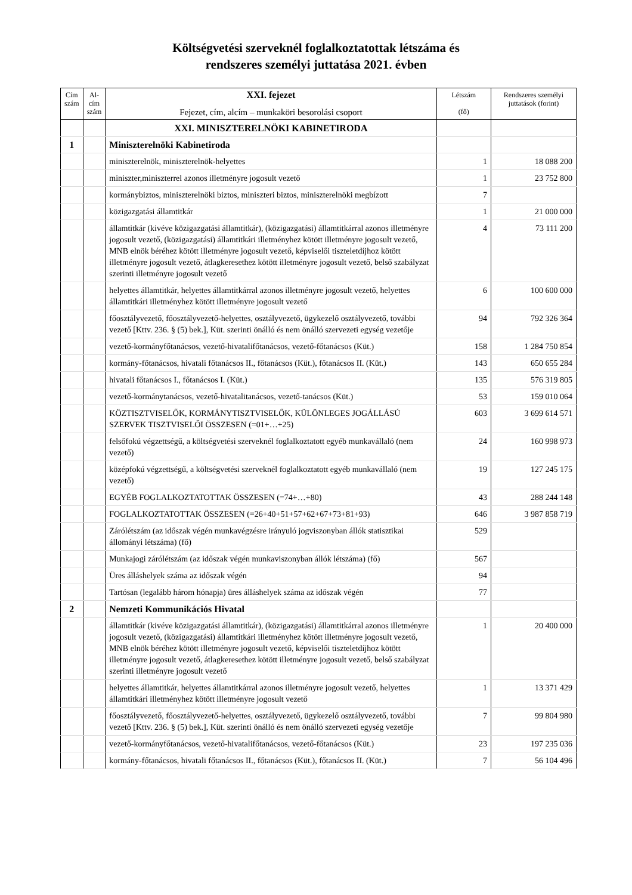Költségvetési szerveknél foglalkoztatottak létszáma és
rendszeres személyi juttatása 2021. évben
| Cím szám | Al-cím szám | XXI. fejezet Fejezet, cím, alcím – munkaköri besorolási csoport | Létszám (fő) | Rendszeres személyi juttatások (forint) |
| --- | --- | --- | --- | --- |
| | | XXI. MINISZTERELNÖKI KABINETIRODA | | |
| 1 | | Miniszterelnöki Kabinetiroda | | |
| | | miniszterelnök, miniszterelnök-helyettes | 1 | 18 088 200 |
| | | miniszter,miniszterrel azonos illetményre jogosult vezető | 1 | 23 752 800 |
| | | kormánybiztos, miniszterelnöki biztos, miniszteri biztos, miniszterelnöki megbízott | 7 | |
| | | közigazgatási államtitkár | 1 | 21 000 000 |
| | | államtitkár (kivéve közigazgatási államtitkár), (közigazgatási) államtitkárral azonos illetményre jogosult vezető, (közigazgatási) államtitkári illetményhez kötött illetményre jogosult vezető, MNB elnök béréhez kötött illetményre jogosult vezető, képviselői tiszteletdíjhoz kötött illetményre jogosult vezető, átlagkeresethez kötött illetményre jogosult vezető, belső szabályzat szerinti illetményre jogosult vezető | 4 | 73 111 200 |
| | | helyettes államtitkár, helyettes államtitkárral azonos illetményre jogosult vezető, helyettes államtitkári illetményhez kötött illetményre jogosult vezető | 6 | 100 600 000 |
| | | főosztályvezető, főosztályvezető-helyettes, osztályvezető, ügykezelő osztályvezető, további vezető [Kttv. 236. § (5) bek.], Küt. szerinti önálló és nem önálló szervezeti egység vezetője | 94 | 792 326 364 |
| | | vezető-kormányfőtanácsos, vezető-hivatalifőtanácsos, vezető-főtanácsos (Küt.) | 158 | 1 284 750 854 |
| | | kormány-főtanácsos, hivatali főtanácsos II., főtanácsos (Küt.), főtanácsos II. (Küt.) | 143 | 650 655 284 |
| | | hivatali főtanácsos I., főtanácsos I. (Küt.) | 135 | 576 319 805 |
| | | vezető-kormánytanácsos, vezető-hivatalitanácsos, vezető-tanácsos (Küt.) | 53 | 159 010 064 |
| | | KÖZTISZTVISELŐK, KORMÁNYTISZTVISELŐK, KÜLÖNLEGES JOGÁLLÁSÚ SZERVEK TISZTVISELŐI ÖSSZESEN (=01+…+25) | 603 | 3 699 614 571 |
| | | felsőfokú végzettségű, a költségvetési szerveknél foglalkoztatott egyéb munkavállaló (nem vezető) | 24 | 160 998 973 |
| | | középfokú végzettségű, a költségvetési szerveknél foglalkoztatott egyéb munkavállaló (nem vezető) | 19 | 127 245 175 |
| | | EGYÉB FOGLALKOZTATOTTAK ÖSSZESEN (=74+…+80) | 43 | 288 244 148 |
| | | FOGLALKOZTATOTTAK ÖSSZESEN (=26+40+51+57+62+67+73+81+93) | 646 | 3 987 858 719 |
| | | Zárólétszám (az időszak végén munkavégzésre irányuló jogviszonyban állók statisztikai állományi létszáma) (fő) | 529 | |
| | | Munkajogi zárólétszám (az időszak végén munkaviszonyban állók létszáma) (fő) | 567 | |
| | | Üres álláshelyek száma az időszak végén | 94 | |
| | | Tartósan (legalább három hónapja) üres álláshelyek száma az időszak végén | 77 | |
| 2 | | Nemzeti Kommunikációs Hivatal | | |
| | | államtitkár (kivéve közigazgatási államtitkár), (közigazgatási) államtitkárral azonos illetményre jogosult vezető, (közigazgatási) államtitkári illetményhez kötött illetményre jogosult vezető, MNB elnök béréhez kötött illetményre jogosult vezető, képviselői tiszteletdíjhoz kötött illetményre jogosult vezető, átlagkeresethez kötött illetményre jogosult vezető, belső szabályzat szerinti illetményre jogosult vezető | 1 | 20 400 000 |
| | | helyettes államtitkár, helyettes államtitkárral azonos illetményre jogosult vezető, helyettes államtitkári illetményhez kötött illetményre jogosult vezető | 1 | 13 371 429 |
| | | főosztályvezető, főosztályvezető-helyettes, osztályvezető, ügykezelő osztályvezető, további vezető [Kttv. 236. § (5) bek.], Küt. szerinti önálló és nem önálló szervezeti egység vezetője | 7 | 99 804 980 |
| | | vezető-kormányfőtanácsos, vezető-hivatalifőtanácsos, vezető-főtanácsos (Küt.) | 23 | 197 235 036 |
| | | kormány-főtanácsos, hivatali főtanácsos II., főtanácsos (Küt.), főtanácsos II. (Küt.) | 7 | 56 104 496 |